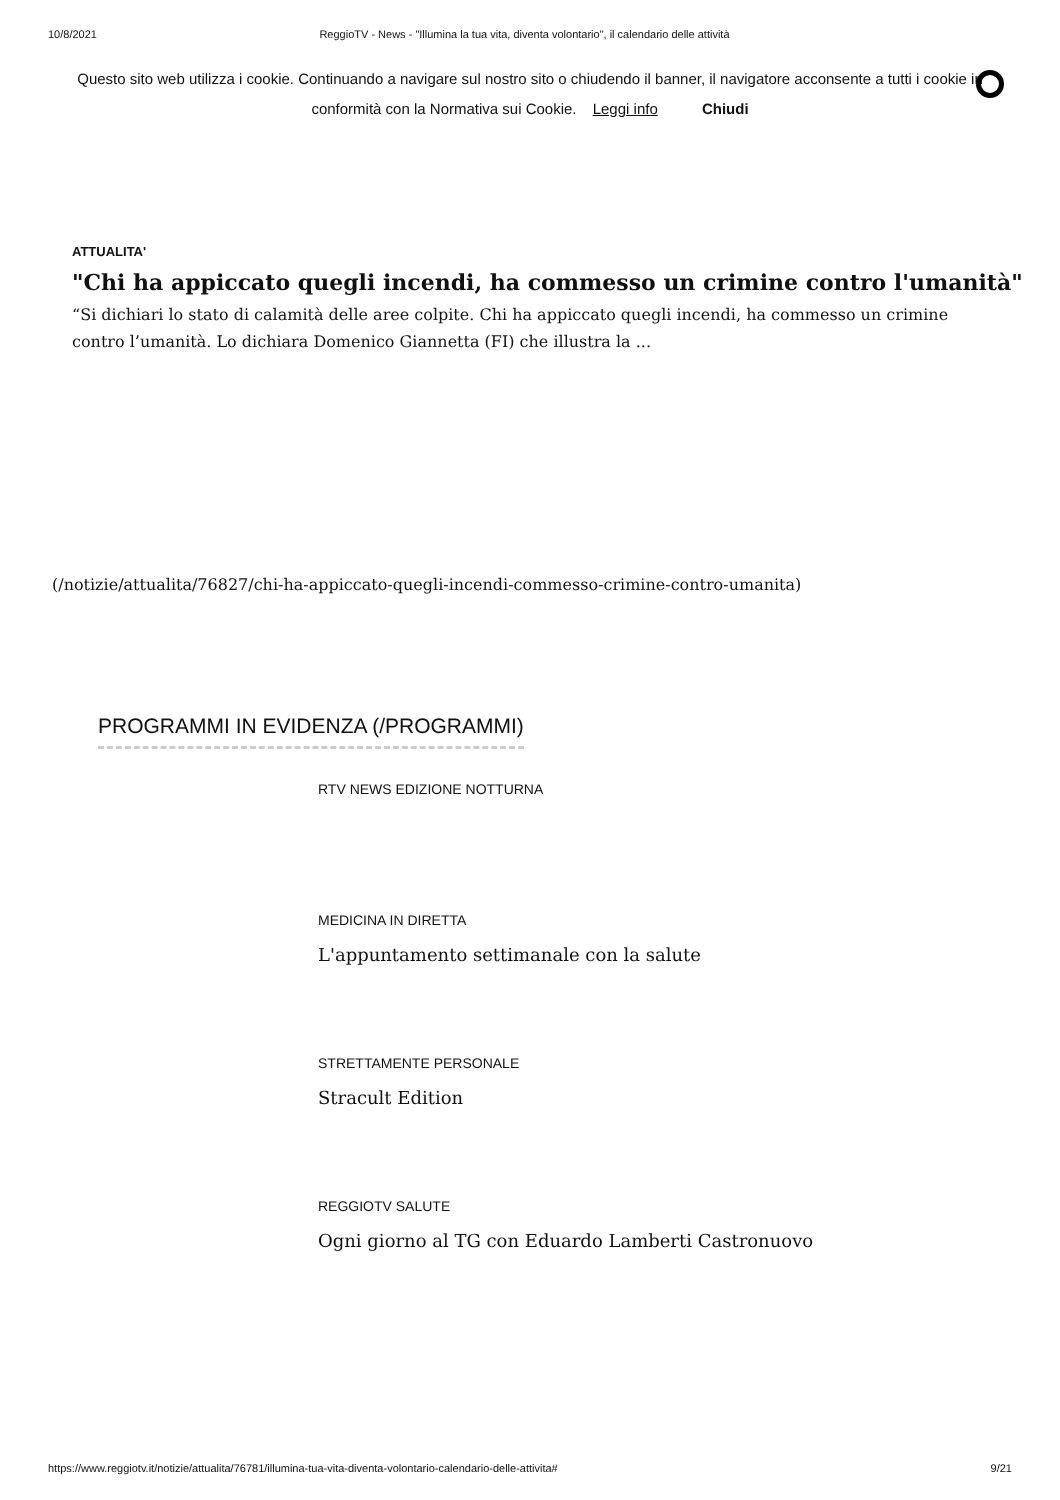10/8/2021 ReggioTV - News - "Illumina la tua vita, diventa volontario", il calendario delle attività
Questo sito web utilizza i cookie. Continuando a navigare sul nostro sito o chiudendo il banner, il navigatore acconsente a tutti i cookie in conformità con la Normativa sui Cookie. Leggi info Chiudi
ATTUALITA'
"Chi ha appiccato quegli incendi, ha commesso un crimine contro l'umanità"
“Si dichiari lo stato di calamità delle aree colpite. Chi ha appiccato quegli incendi, ha commesso un crimine contro l’umanità. Lo dichiara Domenico Giannetta (FI) che illustra la ...
(/notizie/attualita/76827/chi-ha-appiccato-quegli-incendi-commesso-crimine-contro-umanita)
PROGRAMMI IN EVIDENZA (/PROGRAMMI)
RTV NEWS EDIZIONE NOTTURNA
MEDICINA IN DIRETTA
L'appuntamento settimanale con la salute
STRETTAMENTE PERSONALE
Stracult Edition
REGGIOTV SALUTE
Ogni giorno al TG con Eduardo Lamberti Castronuovo
https://www.reggiotv.it/notizie/attualita/76781/illumina-tua-vita-diventa-volontario-calendario-delle-attivita# 9/21